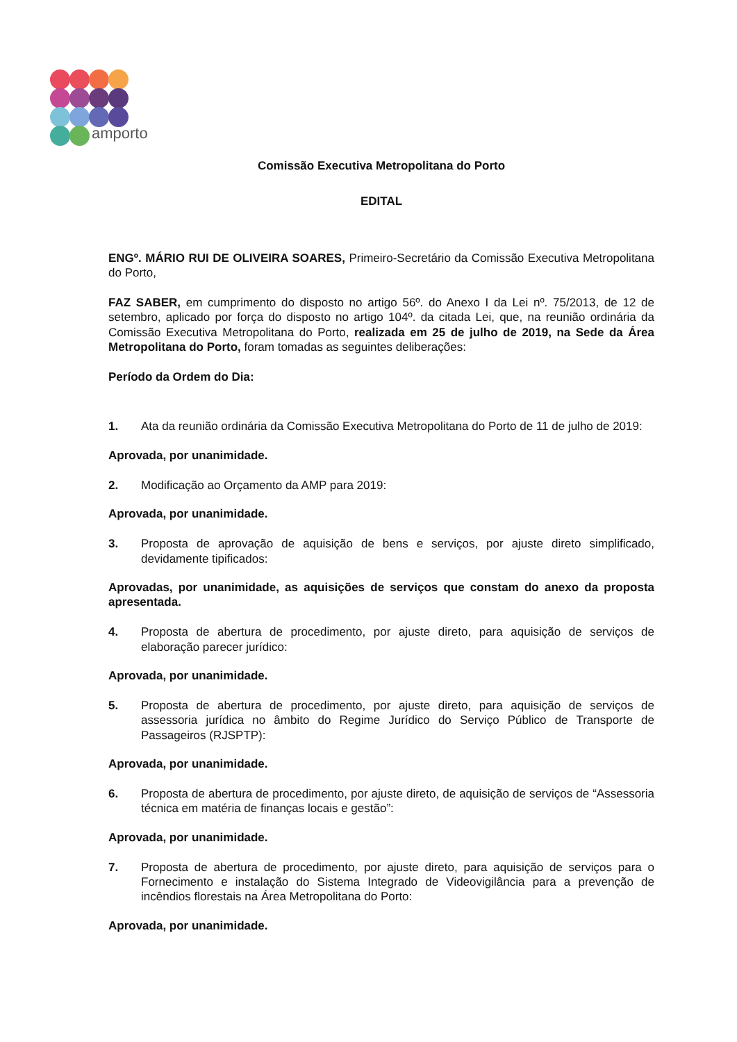amporto
Comissão Executiva Metropolitana do Porto
EDITAL
ENGº. MÁRIO RUI DE OLIVEIRA SOARES, Primeiro-Secretário da Comissão Executiva Metropolitana do Porto,
FAZ SABER, em cumprimento do disposto no artigo 56º. do Anexo I da Lei nº. 75/2013, de 12 de setembro, aplicado por força do disposto no artigo 104º. da citada Lei, que, na reunião ordinária da Comissão Executiva Metropolitana do Porto, realizada em 25 de julho de 2019, na Sede da Área Metropolitana do Porto, foram tomadas as seguintes deliberações:
Período da Ordem do Dia:
1. Ata da reunião ordinária da Comissão Executiva Metropolitana do Porto de 11 de julho de 2019:
Aprovada, por unanimidade.
2. Modificação ao Orçamento da AMP para 2019:
Aprovada, por unanimidade.
3. Proposta de aprovação de aquisição de bens e serviços, por ajuste direto simplificado, devidamente tipificados:
Aprovadas, por unanimidade, as aquisições de serviços que constam do anexo da proposta apresentada.
4. Proposta de abertura de procedimento, por ajuste direto, para aquisição de serviços de elaboração parecer jurídico:
Aprovada, por unanimidade.
5. Proposta de abertura de procedimento, por ajuste direto, para aquisição de serviços de assessoria jurídica no âmbito do Regime Jurídico do Serviço Público de Transporte de Passageiros (RJSPTP):
Aprovada, por unanimidade.
6. Proposta de abertura de procedimento, por ajuste direto, de aquisição de serviços de “Assessoria técnica em matéria de finanças locais e gestão”:
Aprovada, por unanimidade.
7. Proposta de abertura de procedimento, por ajuste direto, para aquisição de serviços para o Fornecimento e instalação do Sistema Integrado de Videovigilância para a prevenção de incêndios florestais na Área Metropolitana do Porto:
Aprovada, por unanimidade.